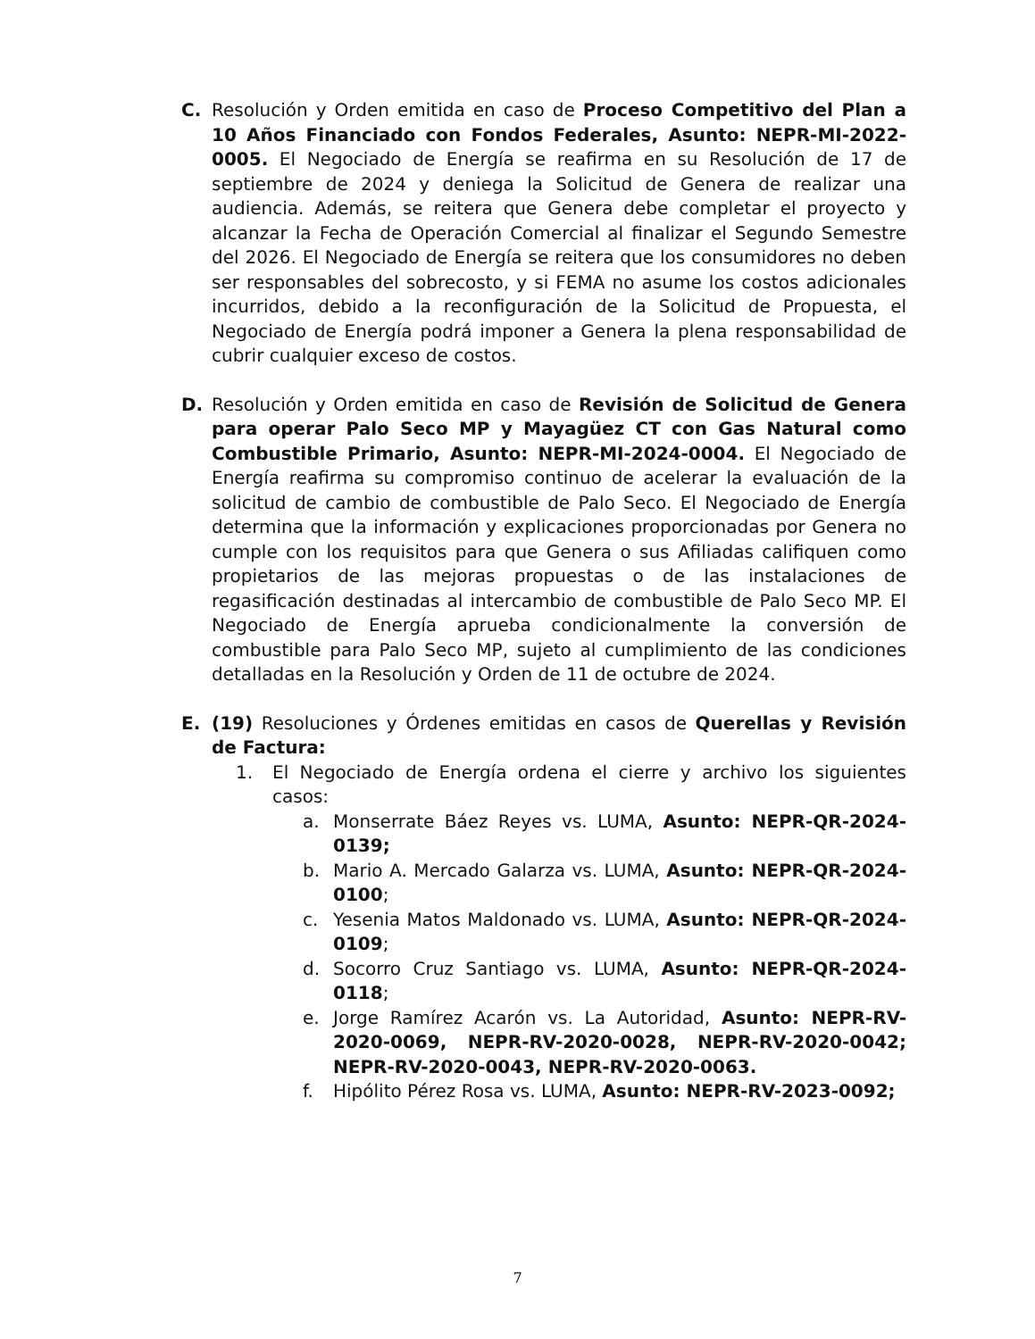C. Resolución y Orden emitida en caso de Proceso Competitivo del Plan a 10 Años Financiado con Fondos Federales, Asunto: NEPR-MI-2022-0005. El Negociado de Energía se reafirma en su Resolución de 17 de septiembre de 2024 y deniega la Solicitud de Genera de realizar una audiencia. Además, se reitera que Genera debe completar el proyecto y alcanzar la Fecha de Operación Comercial al finalizar el Segundo Semestre del 2026. El Negociado de Energía se reitera que los consumidores no deben ser responsables del sobrecosto, y si FEMA no asume los costos adicionales incurridos, debido a la reconfiguración de la Solicitud de Propuesta, el Negociado de Energía podrá imponer a Genera la plena responsabilidad de cubrir cualquier exceso de costos.
D. Resolución y Orden emitida en caso de Revisión de Solicitud de Genera para operar Palo Seco MP y Mayagüez CT con Gas Natural como Combustible Primario, Asunto: NEPR-MI-2024-0004. El Negociado de Energía reafirma su compromiso continuo de acelerar la evaluación de la solicitud de cambio de combustible de Palo Seco. El Negociado de Energía determina que la información y explicaciones proporcionadas por Genera no cumple con los requisitos para que Genera o sus Afiliadas califiquen como propietarios de las mejoras propuestas o de las instalaciones de regasificación destinadas al intercambio de combustible de Palo Seco MP. El Negociado de Energía aprueba condicionalmente la conversión de combustible para Palo Seco MP, sujeto al cumplimiento de las condiciones detalladas en la Resolución y Orden de 11 de octubre de 2024.
E. (19) Resoluciones y Órdenes emitidas en casos de Querellas y Revisión de Factura:
1. El Negociado de Energía ordena el cierre y archivo los siguientes casos:
a. Monserrate Báez Reyes vs. LUMA, Asunto: NEPR-QR-2024-0139;
b. Mario A. Mercado Galarza vs. LUMA, Asunto: NEPR-QR-2024-0100;
c. Yesenia Matos Maldonado vs. LUMA, Asunto: NEPR-QR-2024-0109;
d. Socorro Cruz Santiago vs. LUMA, Asunto: NEPR-QR-2024-0118;
e. Jorge Ramírez Acarón vs. La Autoridad, Asunto: NEPR-RV-2020-0069, NEPR-RV-2020-0028, NEPR-RV-2020-0042; NEPR-RV-2020-0043, NEPR-RV-2020-0063.
f. Hipólito Pérez Rosa vs. LUMA, Asunto: NEPR-RV-2023-0092;
7